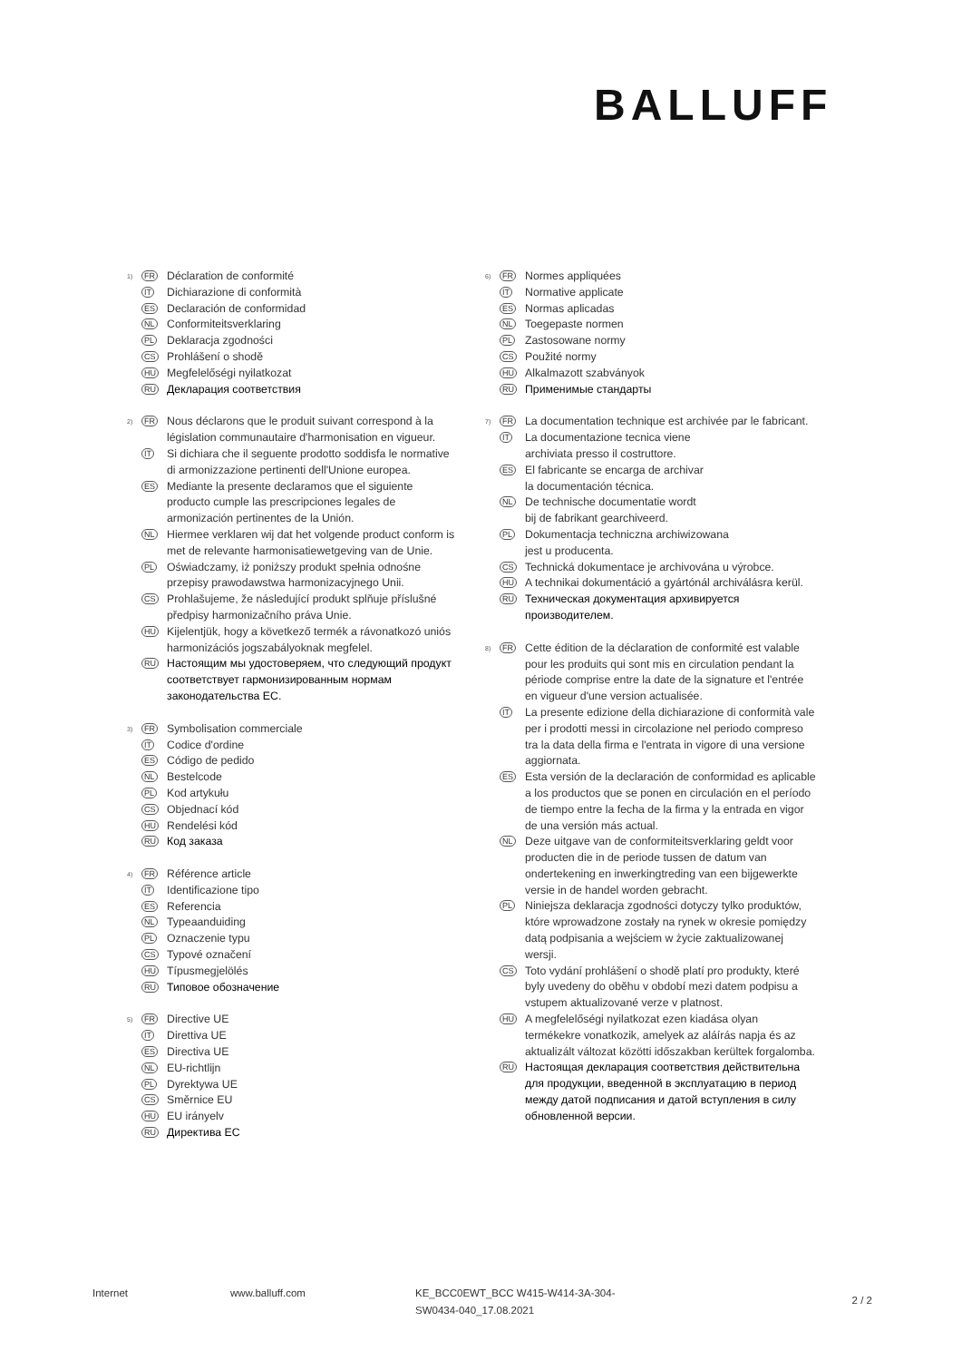BALLUFF
1)
FR
Déclaration de conformité
IT
Dichiarazione di conformità
ES
Declaración de conformidad
NL
Conformiteitsverklaring
PL
Deklaracja zgodności
CS
Prohlášení o shodě
HU
Megfelelőségi nyilatkozat
RU
Декларация соответствия
2)
FR
Nous déclarons que le produit suivant correspond à la législation communautaire d'harmonisation en vigueur.
IT
Si dichiara che il seguente prodotto soddisfa le normative di armonizzazione pertinenti dell'Unione europea.
ES
Mediante la presente declaramos que el siguiente producto cumple las prescripciones legales de armonización pertinentes de la Unión.
NL
Hiermee verklaren wij dat het volgende product conform is met de relevante harmonisatiewetgeving van de Unie.
PL
Oświadczamy, iż poniższy produkt spełnia odnośne przepisy prawodawstwa harmonizacyjnego Unii.
CS
Prohlašujeme, že následující produkt splňuje příslušné předpisy harmonizačního práva Unie.
HU
Kijelentjük, hogy a következő termék a rávonatkozó uniós harmonizációs jogszabályoknak megfelel.
RU
Настоящим мы удостоверяем, что следующий продукт соответствует гармонизированным нормам законодательства ЕС.
3)
FR
Symbolisation commerciale
IT
Codice d'ordine
ES
Código de pedido
NL
Bestelcode
PL
Kod artykułu
CS
Objednací kód
HU
Rendelési kód
RU
Код заказа
4)
FR
Référence article
IT
Identificazione tipo
ES
Referencia
NL
Typeaanduiding
PL
Oznaczenie typu
CS
Typové označení
HU
Típusmegjelölés
RU
Типовое обозначение
5)
FR
Directive UE
IT
Direttiva UE
ES
Directiva UE
NL
EU-richtlijn
PL
Dyrektywa UE
CS
Směrnice EU
HU
EU irányelv
RU
Директива ЕС
6)
FR
Normes appliquées
IT
Normative applicate
ES
Normas aplicadas
NL
Toegepaste normen
PL
Zastosowane normy
CS
Použité normy
HU
Alkalmazott szabványok
RU
Применимые стандарты
7)
FR
La documentation technique est archivée par le fabricant.
IT
La documentazione tecnica viene
archiviata presso il costruttore.
ES
El fabricante se encarga de archivar
la documentación técnica.
NL
De technische documentatie wordt
bij de fabrikant gearchiveerd.
PL
Dokumentacja techniczna archiwizowana
jest u producenta.
CS
Technická dokumentace je archivována u výrobce.
HU
A technikai dokumentáció a gyártónál archiválásra kerül.
RU
Техническая документация архивируется
производителем.
8)
FR
Cette édition de la déclaration de conformité est valable pour les produits qui sont mis en circulation pendant la période comprise entre la date de la signature et l'entrée en vigueur d'une version actualisée.
IT
La presente edizione della dichiarazione di conformità vale per i prodotti messi in circolazione nel periodo compreso tra la data della firma e l'entrata in vigore di una versione aggiornata.
ES
Esta versión de la declaración de conformidad es aplicable a los productos que se ponen en circulación en el período de tiempo entre la fecha de la firma y la entrada en vigor de una versión más actual.
NL
Deze uitgave van de conformiteitsverklaring geldt voor producten die in de periode tussen de datum van ondertekening en inwerkingtreding van een bijgewerkte versie in de handel worden gebracht.
PL
Niniejsza deklaracja zgodności dotyczy tylko produktów, które wprowadzone zostały na rynek w okresie pomiędzy datą podpisania a wejściem w życie zaktualizowanej wersji.
CS
Toto vydání prohlášení o shodě platí pro produkty, které byly uvedeny do oběhu v období mezi datem podpisu a vstupem aktualizované verze v platnost.
HU
A megfelelőségi nyilatkozat ezen kiadása olyan termékekre vonatkozik, amelyek az aláírás napja és az aktualizált változat közötti időszakban kerültek forgalomba.
RU
Настоящая декларация соответствия действительна для продукции, введенной в эксплуатацию в период между датой подписания и датой вступления в силу обновленной версии.
Internet www.balluff.com KE_BCC0EWT_BCC W415-W414-3A-304-
SW0434-040_17.08.2021
2 / 2